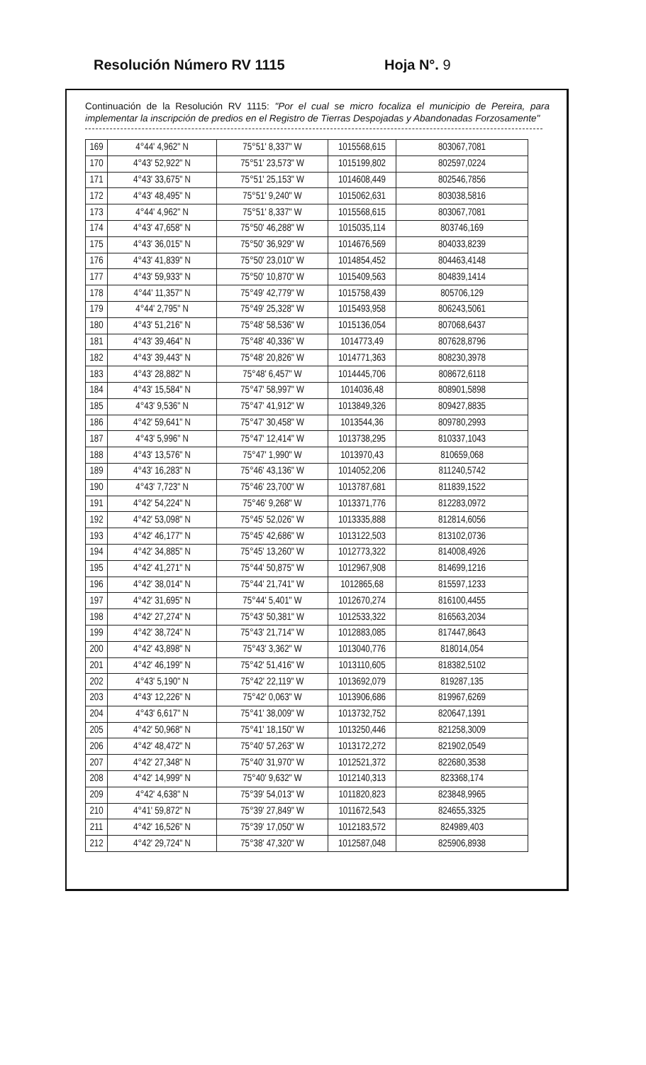Resolución Número RV 1115 Hoja N°. 9
Continuación de la Resolución RV 1115: "Por el cual se micro focaliza el municipio de Pereira, para implementar la inscripción de predios en el Registro de Tierras Despojadas y Abandonadas Forzosamente"
| 169 | 4°44' 4,962" N | 75°51' 8,337" W | 1015568,615 | 803067,7081 |
| 170 | 4°43' 52,922" N | 75°51' 23,573" W | 1015199,802 | 802597,0224 |
| 171 | 4°43' 33,675" N | 75°51' 25,153" W | 1014608,449 | 802546,7856 |
| 172 | 4°43' 48,495" N | 75°51' 9,240" W | 1015062,631 | 803038,5816 |
| 173 | 4°44' 4,962" N | 75°51' 8,337" W | 1015568,615 | 803067,7081 |
| 174 | 4°43' 47,658" N | 75°50' 46,288" W | 1015035,114 | 803746,169 |
| 175 | 4°43' 36,015" N | 75°50' 36,929" W | 1014676,569 | 804033,8239 |
| 176 | 4°43' 41,839" N | 75°50' 23,010" W | 1014854,452 | 804463,4148 |
| 177 | 4°43' 59,933" N | 75°50' 10,870" W | 1015409,563 | 804839,1414 |
| 178 | 4°44' 11,357" N | 75°49' 42,779" W | 1015758,439 | 805706,129 |
| 179 | 4°44' 2,795" N | 75°49' 25,328" W | 1015493,958 | 806243,5061 |
| 180 | 4°43' 51,216" N | 75°48' 58,536" W | 1015136,054 | 807068,6437 |
| 181 | 4°43' 39,464" N | 75°48' 40,336" W | 1014773,49 | 807628,8796 |
| 182 | 4°43' 39,443" N | 75°48' 20,826" W | 1014771,363 | 808230,3978 |
| 183 | 4°43' 28,882" N | 75°48' 6,457" W | 1014445,706 | 808672,6118 |
| 184 | 4°43' 15,584" N | 75°47' 58,997" W | 1014036,48 | 808901,5898 |
| 185 | 4°43' 9,536" N | 75°47' 41,912" W | 1013849,326 | 809427,8835 |
| 186 | 4°42' 59,641" N | 75°47' 30,458" W | 1013544,36 | 809780,2993 |
| 187 | 4°43' 5,996" N | 75°47' 12,414" W | 1013738,295 | 810337,1043 |
| 188 | 4°43' 13,576" N | 75°47' 1,990" W | 1013970,43 | 810659,068 |
| 189 | 4°43' 16,283" N | 75°46' 43,136" W | 1014052,206 | 811240,5742 |
| 190 | 4°43' 7,723" N | 75°46' 23,700" W | 1013787,681 | 811839,1522 |
| 191 | 4°42' 54,224" N | 75°46' 9,268" W | 1013371,776 | 812283,0972 |
| 192 | 4°42' 53,098" N | 75°45' 52,026" W | 1013335,888 | 812814,6056 |
| 193 | 4°42' 46,177" N | 75°45' 42,686" W | 1013122,503 | 813102,0736 |
| 194 | 4°42' 34,885" N | 75°45' 13,260" W | 1012773,322 | 814008,4926 |
| 195 | 4°42' 41,271" N | 75°44' 50,875" W | 1012967,908 | 814699,1216 |
| 196 | 4°42' 38,014" N | 75°44' 21,741" W | 1012865,68 | 815597,1233 |
| 197 | 4°42' 31,695" N | 75°44' 5,401" W | 1012670,274 | 816100,4455 |
| 198 | 4°42' 27,274" N | 75°43' 50,381" W | 1012533,322 | 816563,2034 |
| 199 | 4°42' 38,724" N | 75°43' 21,714" W | 1012883,085 | 817447,8643 |
| 200 | 4°42' 43,898" N | 75°43' 3,362" W | 1013040,776 | 818014,054 |
| 201 | 4°42' 46,199" N | 75°42' 51,416" W | 1013110,605 | 818382,5102 |
| 202 | 4°43' 5,190" N | 75°42' 22,119" W | 1013692,079 | 819287,135 |
| 203 | 4°43' 12,226" N | 75°42' 0,063" W | 1013906,686 | 819967,6269 |
| 204 | 4°43' 6,617" N | 75°41' 38,009" W | 1013732,752 | 820647,1391 |
| 205 | 4°42' 50,968" N | 75°41' 18,150" W | 1013250,446 | 821258,3009 |
| 206 | 4°42' 48,472" N | 75°40' 57,263" W | 1013172,272 | 821902,0549 |
| 207 | 4°42' 27,348" N | 75°40' 31,970" W | 1012521,372 | 822680,3538 |
| 208 | 4°42' 14,999" N | 75°40' 9,632" W | 1012140,313 | 823368,174 |
| 209 | 4°42' 4,638" N | 75°39' 54,013" W | 1011820,823 | 823848,9965 |
| 210 | 4°41' 59,872" N | 75°39' 27,849" W | 1011672,543 | 824655,3325 |
| 211 | 4°42' 16,526" N | 75°39' 17,050" W | 1012183,572 | 824989,403 |
| 212 | 4°42' 29,724" N | 75°38' 47,320" W | 1012587,048 | 825906,8938 |